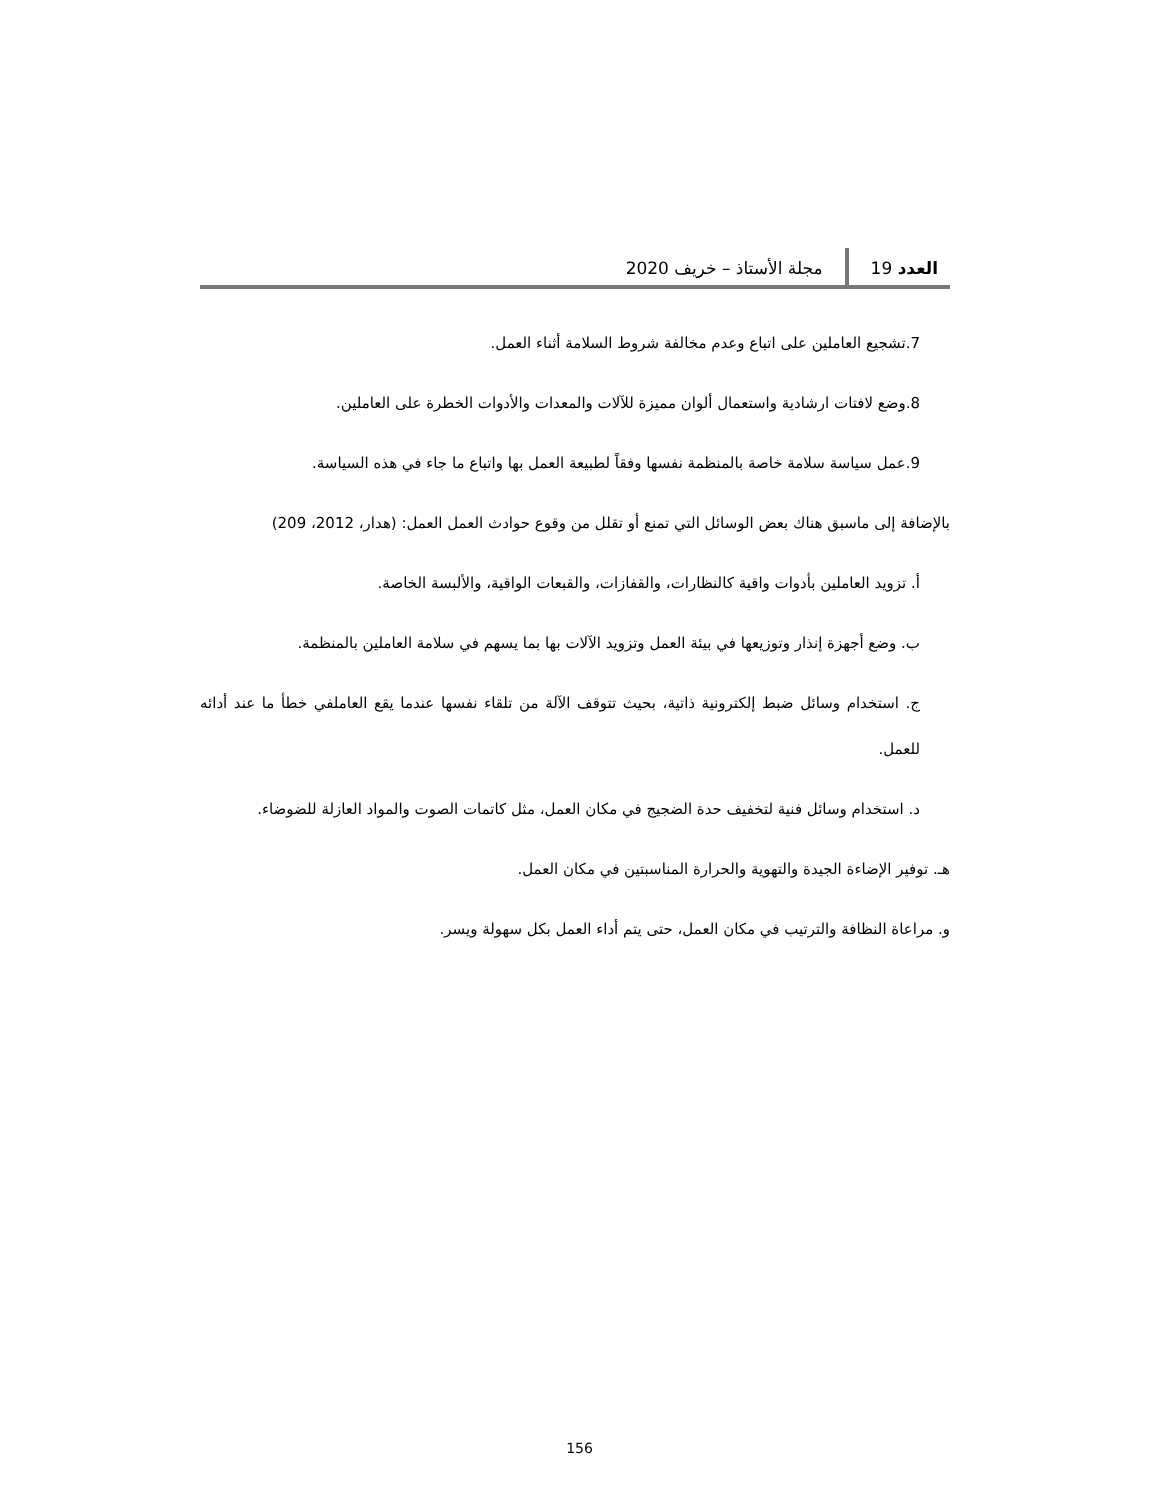العدد 19 مجلة الأستاذ – خريف 2020
7.تشجيع العاملين على اتباع وعدم مخالفة شروط السلامة أثناء العمل.
8.وضع لافتات ارشادية واستعمال ألوان مميزة للآلات والمعدات والأدوات الخطرة على العاملين.
9.عمل سياسة سلامة خاصة بالمنظمة نفسها وفقاً لطبيعة العمل بها واتباع ما جاء في هذه السياسة.
بالإضافة إلى ماسبق هناك بعض الوسائل التي تمنع أو تقلل من وقوع حوادث العمل العمل: (هدار، 2012، 209)
أ. تزويد العاملين بأدوات واقية كالنظارات، والقفازات، والقبعات الواقية، والألبسة الخاصة.
ب. وضع أجهزة إنذار وتوزيعها في بيئة العمل وتزويد الآلات بها بما يسهم في سلامة العاملين بالمنظمة.
ج. استخدام وسائل ضبط إلكترونية ذاتية، بحيث تتوقف الآلة من تلقاء نفسها عندما يقع العاملفي خطأ ما عند أدائه للعمل.
د. استخدام وسائل فنية لتخفيف حدة الضجيج في مكان العمل، مثل كاتمات الصوت والمواد العازلة للضوضاء.
هـ. توفير الإضاءة الجيدة والتهوية والحرارة المناسبتين في مكان العمل.
و. مراعاة النظافة والترتيب في مكان العمل، حتى يتم أداء العمل بكل سهولة ويسر.
156